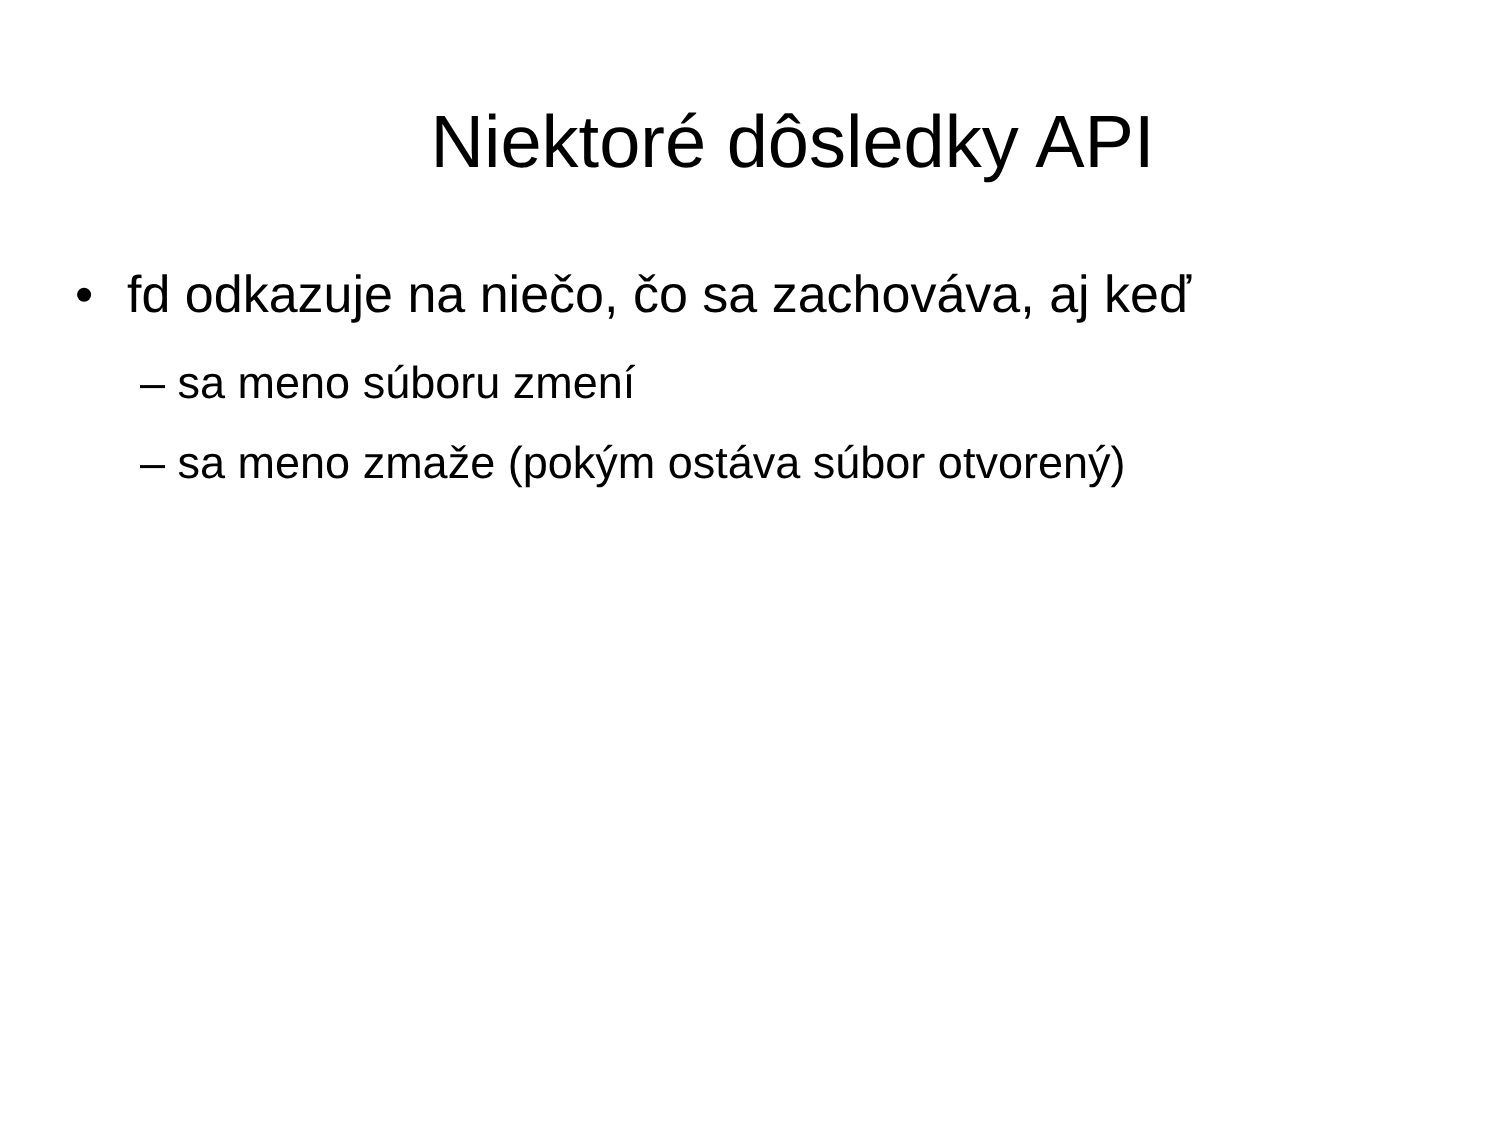Niektoré dôsledky API
• fd odkazuje na niečo, čo sa zachováva, aj keď
– sa meno súboru zmení
– sa meno zmaže (pokým ostáva súbor otvorený)